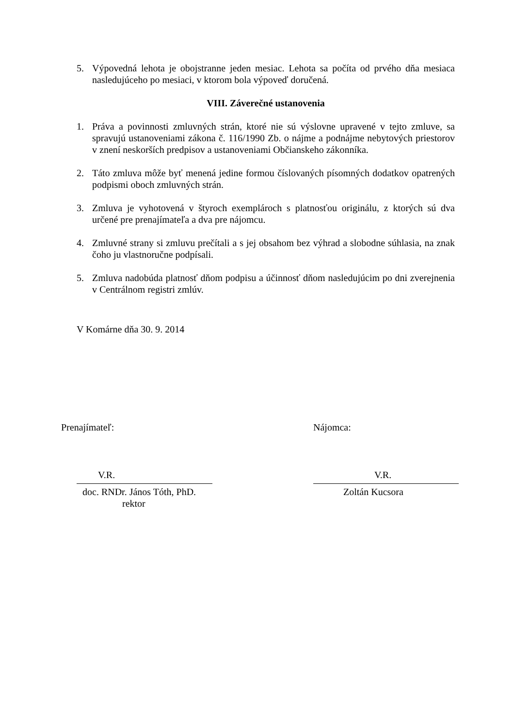5. Výpovedná lehota je obojstranne jeden mesiac. Lehota sa počíta od prvého dňa mesiaca nasledujúceho po mesiaci, v ktorom bola výpoveď doručená.
VIII. Záverečné ustanovenia
1. Práva a povinnosti zmluvných strán, ktoré nie sú výslovne upravené v tejto zmluve, sa spravujú ustanoveniami zákona č. 116/1990 Zb. o nájme a podnájme nebytových priestorov v znení neskorších predpisov a ustanoveniami Občianskeho zákonníka.
2. Táto zmluva môže byť menená jedine formou číslovaných písomných dodatkov opatrených podpismi oboch zmluvných strán.
3. Zmluva je vyhotovená v štyroch exemplároch s platnosťou originálu, z ktorých sú dva určené pre prenajímateľa a dva pre nájomcu.
4. Zmluvné strany si zmluvu prečítali a s jej obsahom bez výhrad a slobodne súhlasia, na znak čoho ju vlastnoručne podpísali.
5. Zmluva nadobúda platnosť dňom podpisu a účinnosť dňom nasledujúcim po dni zverejnenia v Centrálnom registri zmlúv.
V Komárne dňa 30. 9. 2014
Prenajímateľ:
V.R.
doc. RNDr. János Tóth, PhD.
rektor
Nájomca:
V.R.
Zoltán Kucsora